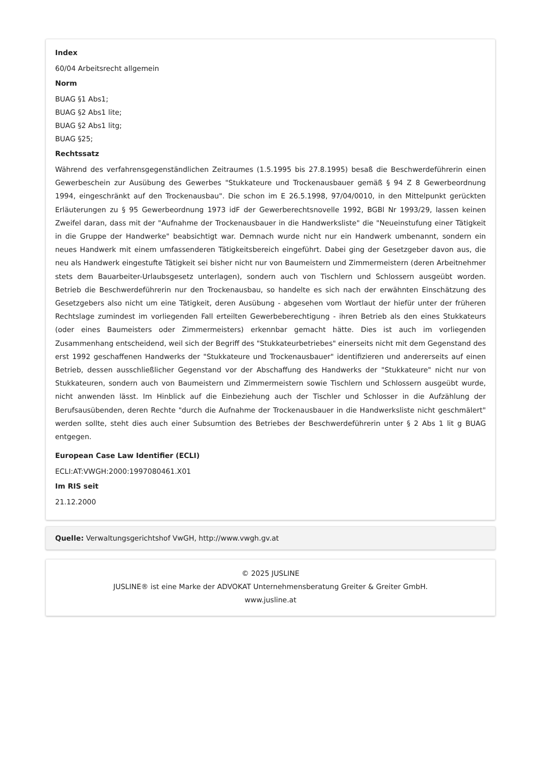Index
60/04 Arbeitsrecht allgemein
Norm
BUAG §1 Abs1;
BUAG §2 Abs1 lite;
BUAG §2 Abs1 litg;
BUAG §25;
Rechtssatz
Während des verfahrensgegenständlichen Zeitraumes (1.5.1995 bis 27.8.1995) besaß die Beschwerdeführerin einen Gewerbeschein zur Ausübung des Gewerbes "Stukkateure und Trockenausbauer gemäß § 94 Z 8 Gewerbeordnung 1994, eingeschränkt auf den Trockenausbau". Die schon im E 26.5.1998, 97/04/0010, in den Mittelpunkt gerückten Erläuterungen zu § 95 Gewerbeordnung 1973 idF der Gewerberechtsnovelle 1992, BGBl Nr 1993/29, lassen keinen Zweifel daran, dass mit der "Aufnahme der Trockenausbauer in die Handwerksliste" die "Neueinstufung einer Tätigkeit in die Gruppe der Handwerke" beabsichtigt war. Demnach wurde nicht nur ein Handwerk umbenannt, sondern ein neues Handwerk mit einem umfassenderen Tätigkeitsbereich eingeführt. Dabei ging der Gesetzgeber davon aus, die neu als Handwerk eingestufte Tätigkeit sei bisher nicht nur von Baumeistern und Zimmermeistern (deren Arbeitnehmer stets dem Bauarbeiter-Urlaubsgesetz unterlagen), sondern auch von Tischlern und Schlossern ausgeübt worden. Betrieb die Beschwerdeführerin nur den Trockenausbau, so handelte es sich nach der erwähnten Einschätzung des Gesetzgebers also nicht um eine Tätigkeit, deren Ausübung - abgesehen vom Wortlaut der hiefür unter der früheren Rechtslage zumindest im vorliegenden Fall erteilten Gewerbeberechtigung - ihren Betrieb als den eines Stukkateurs (oder eines Baumeisters oder Zimmermeisters) erkennbar gemacht hätte. Dies ist auch im vorliegenden Zusammenhang entscheidend, weil sich der Begriff des "Stukkateurbetriebes" einerseits nicht mit dem Gegenstand des erst 1992 geschaffenen Handwerks der "Stukkateure und Trockenausbauer" identifizieren und andererseits auf einen Betrieb, dessen ausschließlicher Gegenstand vor der Abschaffung des Handwerks der "Stukkateure" nicht nur von Stukkateuren, sondern auch von Baumeistern und Zimmermeistern sowie Tischlern und Schlossern ausgeübt wurde, nicht anwenden lässt. Im Hinblick auf die Einbeziehung auch der Tischler und Schlosser in die Aufzählung der Berufsausübenden, deren Rechte "durch die Aufnahme der Trockenausbauer in die Handwerksliste nicht geschmälert" werden sollte, steht dies auch einer Subsumtion des Betriebes der Beschwerdeführerin unter § 2 Abs 1 lit g BUAG entgegen.
European Case Law Identifier (ECLI)
ECLI:AT:VWGH:2000:1997080461.X01
Im RIS seit
21.12.2000
Quelle: Verwaltungsgerichtshof VwGH, http://www.vwgh.gv.at
© 2025 JUSLINE
JUSLINE® ist eine Marke der ADVOKAT Unternehmensberatung Greiter & Greiter GmbH.
www.jusline.at